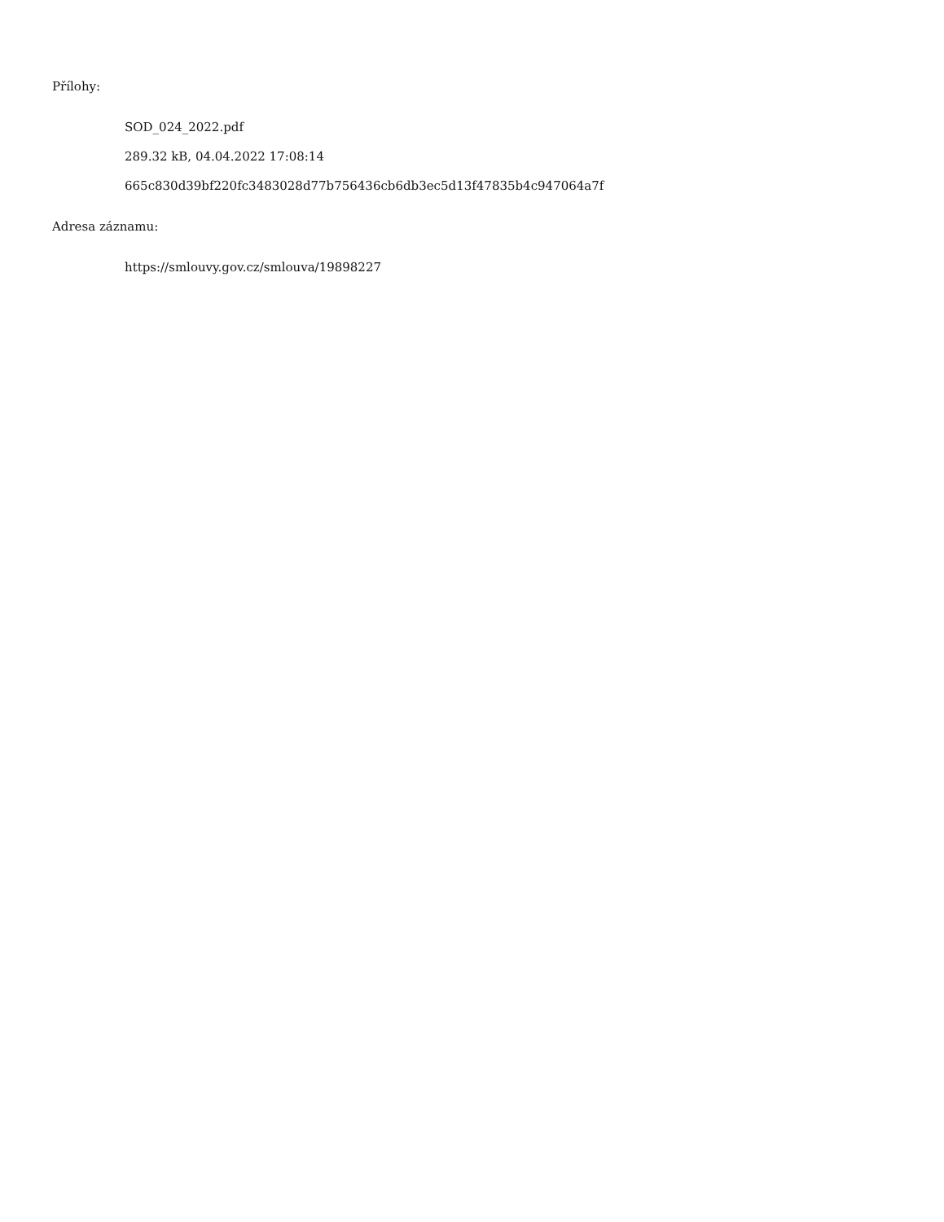Přílohy:
SOD_024_2022.pdf
289.32 kB, 04.04.2022 17:08:14
665c830d39bf220fc3483028d77b756436cb6db3ec5d13f47835b4c947064a7f
Adresa záznamu:
https://smlouvy.gov.cz/smlouva/19898227